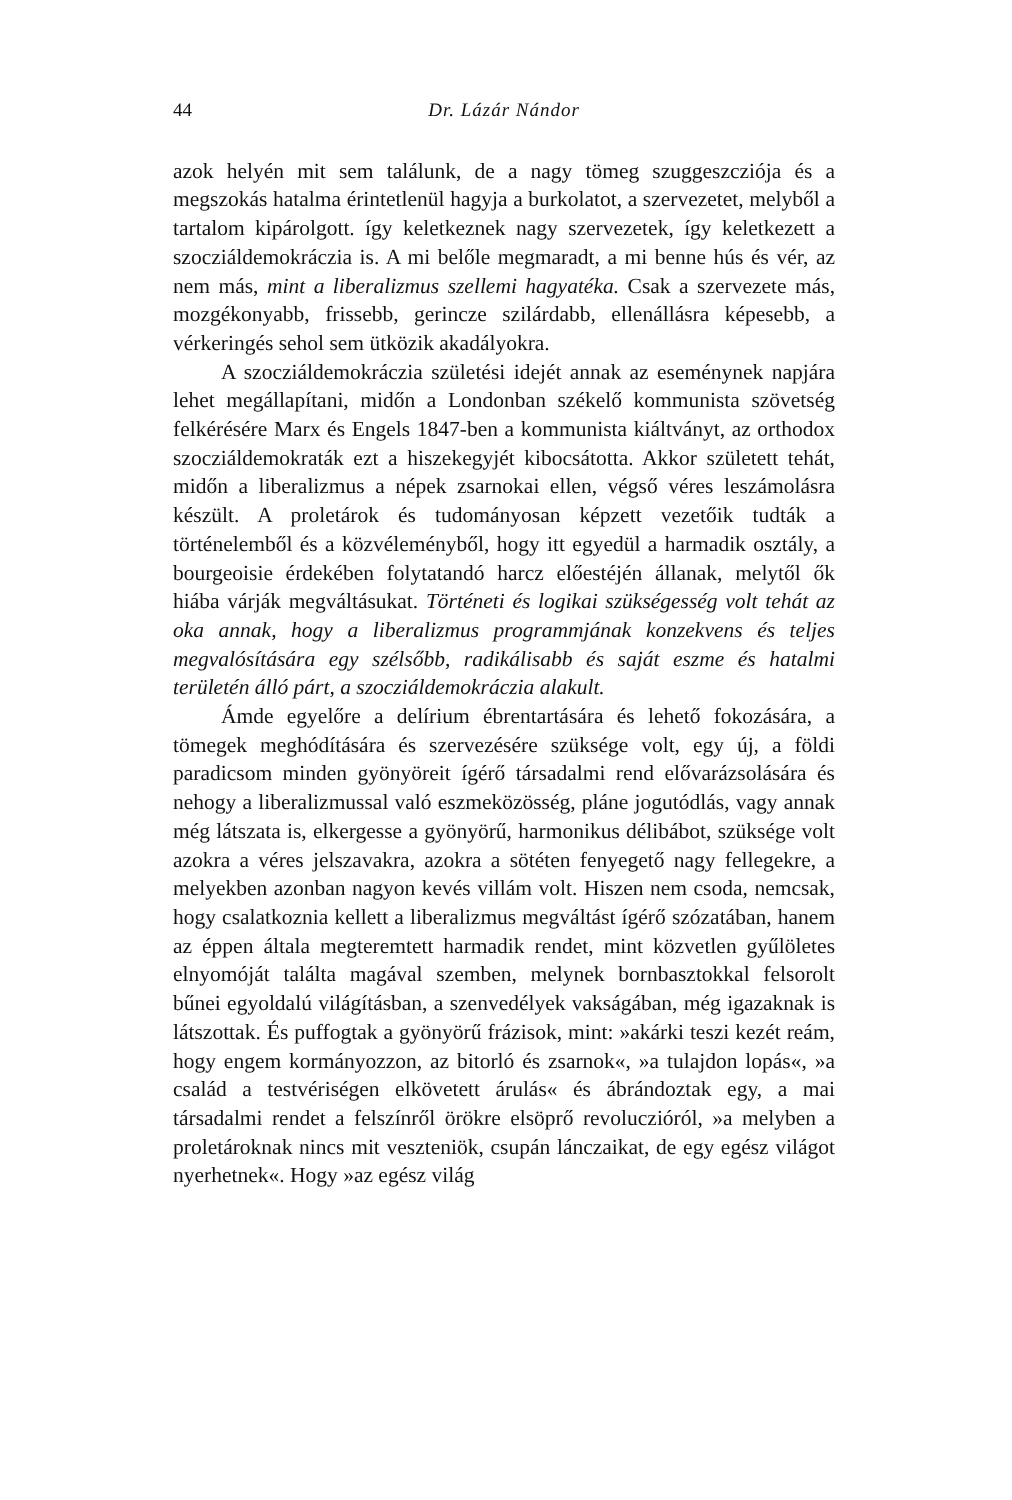44 Dr. Lázár Nándor
azok helyén mit sem találunk, de a nagy tömeg szuggeszcziója és a megszokás hatalma érintetlenül hagyja a burkolatot, a szervezetet, melyből a tartalom kipárolgott. így keletkeznek nagy szervezetek, így keletkezett a szocziáldemokráczia is. A mi belőle megmaradt, a mi benne hús és vér, az nem más, mint a liberalizmus szellemi hagyatéka. Csak a szervezete más, mozgékonyabb, frissebb, gerincze szilárdabb, ellenállásra képesebb, a vérkeringés sehol sem ütközik akadályokra.
A szocziáldemokráczia születési idejét annak az eseménynek napjára lehet megállapítani, midőn a Londonban székelő kommunista szövetség felkérésére Marx és Engels 1847-ben a kommunista kiáltványt, az orthodox szocziáldemokraták ezt a hiszekegyjét kibocsátotta. Akkor született tehát, midőn a liberalizmus a népek zsarnokai ellen, végső véres leszámolásra készült. A proletárok és tudományosan képzett vezetőik tudták a történelemből és a közvéleményből, hogy itt egyedül a harmadik osztály, a bourgeoisie érdekében folytatandó harcz előestéjén állanak, melytől ők hiába várják megváltásukat. Történeti és logikai szükségesség volt tehát az oka annak, hogy a liberalizmus programmjának konzekvens és teljes megvalósítására egy szélsőbb, radikálisabb és saját eszme és hatalmi területén álló párt, a szocziáldemokráczia alakult.
Ámde egyelőre a delírium ébrentartására és lehető fokozására, a tömegek meghódítására és szervezésére szüksége volt, egy új, a földi paradicsom minden gyönyöreit ígérő társadalmi rend elővarázsolására és nehogy a liberalizmussal való eszmeközösség, pláne jogutódlás, vagy annak még látszata is, elkergesse a gyönyörű, harmonikus délibábot, szüksége volt azokra a véres jelszavakra, azokra a sötéten fenyegető nagy fellegekre, a melyekben azonban nagyon kevés villám volt. Hiszen nem csoda, nemcsak, hogy csalatkoznia kellett a liberalizmus megváltást ígérő szózatában, hanem az éppen általa megteremtett harmadik rendet, mint közvetlen gyűlöletes elnyomóját találta magával szemben, melynek bornbasztokkal felsorolt bűnei egyoldalú világításban, a szenvedélyek vakságában, még igazaknak is látszottak. És puffogtak a gyönyörű frázisok, mint: »akárki teszi kezét reám, hogy engem kormányozzon, az bitorló és zsarnok«, »a tulajdon lopás«, »a család a testvériségen elkövetett árulás« és ábrándoztak egy, a mai társadalmi rendet a felszínről örökre elsöprő revoluczióról, »a melyben a proletároknak nincs mit veszteniök, csupán lánczaikat, de egy egész világot nyerhetnek«. Hogy »az egész világ